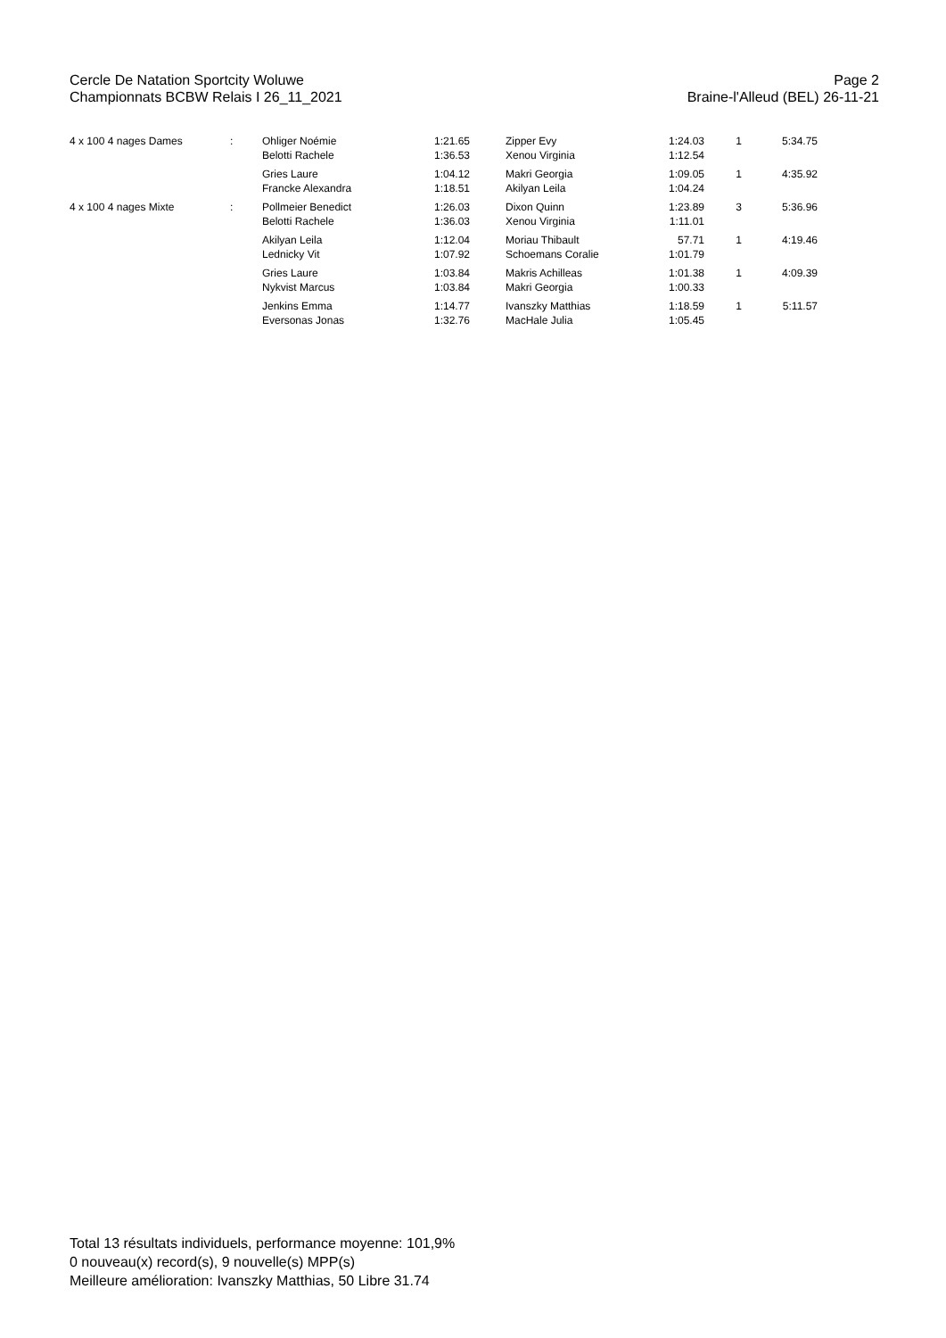Cercle De Natation Sportcity Woluwe Page 2
Championnats BCBW Relais I 26_11_2021 Braine-l'Alleud (BEL) 26-11-21
| 4 x 100 4 nages Dames | : | Ohliger Noémie Belotti Rachele | 1:21.65 1:36.53 | | Zipper Evy Xenou Virginia | 1:24.03 1:12.54 | 1 | 5:34.75 |
| | | Gries Laure Francke Alexandra | 1:04.12 1:18.51 | | Makri Georgia Akilyan Leila | 1:09.05 1:04.24 | 1 | 4:35.92 |
| 4 x 100 4 nages Mixte | : | Pollmeier Benedict Belotti Rachele | 1:26.03 1:36.03 | | Dixon Quinn Xenou Virginia | 1:23.89 1:11.01 | 3 | 5:36.96 |
| | | Akilyan Leila Lednicky Vit | 1:12.04 1:07.92 | | Moriau Thibault Schoemans Coralie | 57.71 1:01.79 | 1 | 4:19.46 |
| | | Gries Laure Nykvist Marcus | 1:03.84 1:03.84 | | Makris Achilleas Makri Georgia | 1:01.38 1:00.33 | 1 | 4:09.39 |
| | | Jenkins Emma Eversonas Jonas | 1:14.77 1:32.76 | | Ivanszky Matthias MacHale Julia | 1:18.59 1:05.45 | 1 | 5:11.57 |
Total 13 résultats individuels, performance moyenne: 101,9%
0 nouveau(x) record(s), 9 nouvelle(s) MPP(s)
Meilleure amélioration: Ivanszky Matthias, 50 Libre 31.74